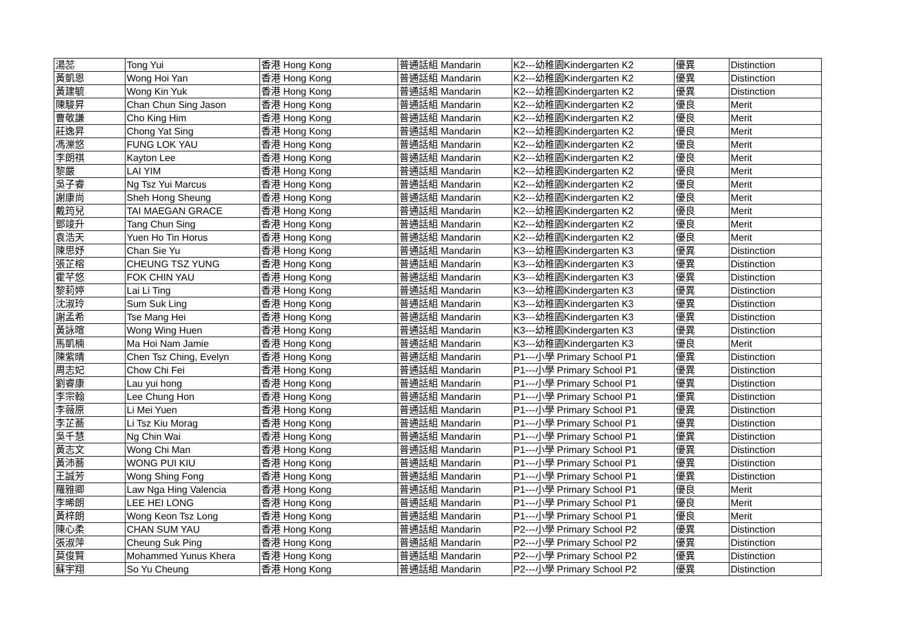| 湯蕊 | Tong Yui | 香港 Hong Kong | 普通話組 Mandarin | K2---幼稚園Kindergarten K2 | 優異 | Distinction |
| 黃凱恩 | Wong Hoi Yan | 香港 Hong Kong | 普通話組 Mandarin | K2---幼稚園Kindergarten K2 | 優異 | Distinction |
| 黃建毓 | Wong Kin Yuk | 香港 Hong Kong | 普通話組 Mandarin | K2---幼稚園Kindergarten K2 | 優異 | Distinction |
| 陳駿昇 | Chan Chun Sing Jason | 香港 Hong Kong | 普通話組 Mandarin | K2---幼稚園Kindergarten K2 | 優良 | Merit |
| 曹敬謙 | Cho King Him | 香港 Hong Kong | 普通話組 Mandarin | K2---幼稚園Kindergarten K2 | 優良 | Merit |
| 莊逸昇 | Chong Yat Sing | 香港 Hong Kong | 普通話組 Mandarin | K2---幼稚園Kindergarten K2 | 優良 | Merit |
| 馮濼悠 | FUNG LOK YAU | 香港 Hong Kong | 普通話組 Mandarin | K2---幼稚園Kindergarten K2 | 優良 | Merit |
| 李朗祺 | Kayton Lee | 香港 Hong Kong | 普通話組 Mandarin | K2---幼稚園Kindergarten K2 | 優良 | Merit |
| 黎嚴 | LAI YIM | 香港 Hong Kong | 普通話組 Mandarin | K2---幼稚園Kindergarten K2 | 優良 | Merit |
| 吳子睿 | Ng Tsz Yui Marcus | 香港 Hong Kong | 普通話組 Mandarin | K2---幼稚園Kindergarten K2 | 優良 | Merit |
| 謝康尚 | Sheh Hong Sheung | 香港 Hong Kong | 普通話組 Mandarin | K2---幼稚園Kindergarten K2 | 優良 | Merit |
| 戴筠兒 | TAI MAEGAN GRACE | 香港 Hong Kong | 普通話組 Mandarin | K2---幼稚園Kindergarten K2 | 優良 | Merit |
| 鄧竣升 | Tang Chun Sing | 香港 Hong Kong | 普通話組 Mandarin | K2---幼稚園Kindergarten K2 | 優良 | Merit |
| 袁浩天 | Yuen Ho Tin Horus | 香港 Hong Kong | 普通話組 Mandarin | K2---幼稚園Kindergarten K2 | 優良 | Merit |
| 陳思妤 | Chan Sie Yu | 香港 Hong Kong | 普通話組 Mandarin | K3---幼稚園Kindergarten K3 | 優異 | Distinction |
| 張芷榕 | CHEUNG TSZ YUNG | 香港 Hong Kong | 普通話組 Mandarin | K3---幼稚園Kindergarten K3 | 優異 | Distinction |
| 霍芊悠 | FOK CHIN YAU | 香港 Hong Kong | 普通話組 Mandarin | K3---幼稚園Kindergarten K3 | 優異 | Distinction |
| 黎莉婷 | Lai Li Ting | 香港 Hong Kong | 普通話組 Mandarin | K3---幼稚園Kindergarten K3 | 優異 | Distinction |
| 沈淑玲 | Sum Suk Ling | 香港 Hong Kong | 普通話組 Mandarin | K3---幼稚園Kindergarten K3 | 優異 | Distinction |
| 謝孟希 | Tse Mang Hei | 香港 Hong Kong | 普通話組 Mandarin | K3---幼稚園Kindergarten K3 | 優異 | Distinction |
| 黃詠暄 | Wong Wing Huen | 香港 Hong Kong | 普通話組 Mandarin | K3---幼稚園Kindergarten K3 | 優異 | Distinction |
| 馬凱楠 | Ma Hoi Nam Jamie | 香港 Hong Kong | 普通話組 Mandarin | K3---幼稚園Kindergarten K3 | 優良 | Merit |
| 陳紫晴 | Chen Tsz Ching, Evelyn | 香港 Hong Kong | 普通話組 Mandarin | P1---小學 Primary School P1 | 優異 | Distinction |
| 周志妃 | Chow Chi Fei | 香港 Hong Kong | 普通話組 Mandarin | P1---小學 Primary School P1 | 優異 | Distinction |
| 劉睿康 | Lau yui hong | 香港 Hong Kong | 普通話組 Mandarin | P1---小學 Primary School P1 | 優異 | Distinction |
| 李宗翰 | Lee Chung Hon | 香港 Hong Kong | 普通話組 Mandarin | P1---小學 Primary School P1 | 優異 | Distinction |
| 李薇原 | Li Mei Yuen | 香港 Hong Kong | 普通話組 Mandarin | P1---小學 Primary School P1 | 優異 | Distinction |
| 李芷蕎 | Li Tsz Kiu Morag | 香港 Hong Kong | 普通話組 Mandarin | P1---小學 Primary School P1 | 優異 | Distinction |
| 吳千慧 | Ng Chin Wai | 香港 Hong Kong | 普通話組 Mandarin | P1---小學 Primary School P1 | 優異 | Distinction |
| 黃志文 | Wong Chi Man | 香港 Hong Kong | 普通話組 Mandarin | P1---小學 Primary School P1 | 優異 | Distinction |
| 黃沛蕎 | WONG PUI KIU | 香港 Hong Kong | 普通話組 Mandarin | P1---小學 Primary School P1 | 優異 | Distinction |
| 王誠芳 | Wong Shing Fong | 香港 Hong Kong | 普通話組 Mandarin | P1---小學 Primary School P1 | 優異 | Distinction |
| 羅雅卿 | Law Nga Hing Valencia | 香港 Hong Kong | 普通話組 Mandarin | P1---小學 Primary School P1 | 優良 | Merit |
| 李晞朗 | LEE HEI LONG | 香港 Hong Kong | 普通話組 Mandarin | P1---小學 Primary School P1 | 優良 | Merit |
| 黃梓朗 | Wong Keon Tsz Long | 香港 Hong Kong | 普通話組 Mandarin | P1---小學 Primary School P1 | 優良 | Merit |
| 陳心柔 | CHAN SUM YAU | 香港 Hong Kong | 普通話組 Mandarin | P2---小學 Primary School P2 | 優異 | Distinction |
| 張淑萍 | Cheung Suk Ping | 香港 Hong Kong | 普通話組 Mandarin | P2---小學 Primary School P2 | 優異 | Distinction |
| 莫俊賢 | Mohammed Yunus Khera | 香港 Hong Kong | 普通話組 Mandarin | P2---小學 Primary School P2 | 優異 | Distinction |
| 蘇宇翔 | So Yu Cheung | 香港 Hong Kong | 普通話組 Mandarin | P2---小學 Primary School P2 | 優異 | Distinction |